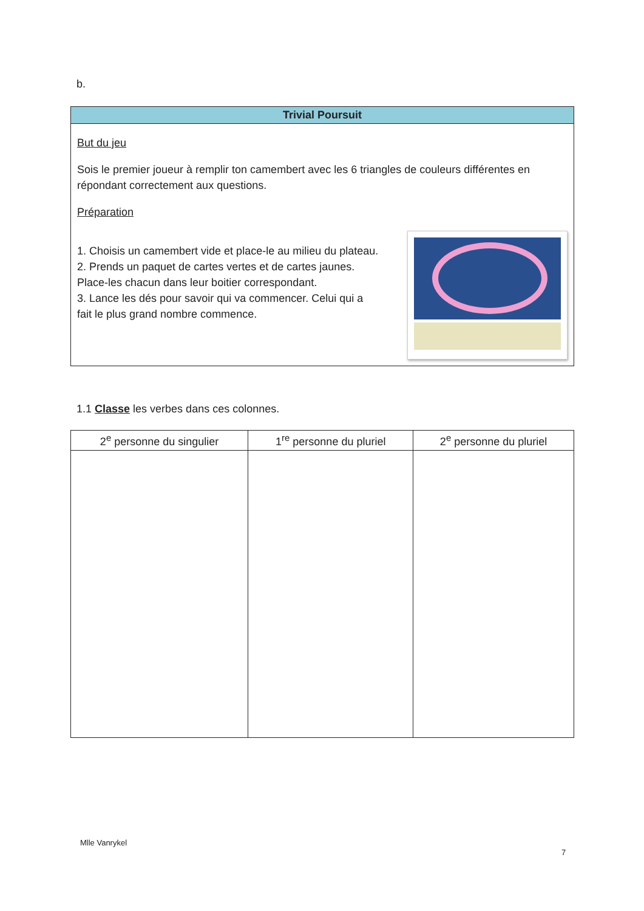b.
Trivial Poursuit
But du jeu
Sois le premier joueur à remplir ton camembert avec les 6 triangles de couleurs différentes en répondant correctement aux questions.
Préparation
1. Choisis un camembert vide et place-le au milieu du plateau.
2. Prends un paquet de cartes vertes et de cartes jaunes. Place-les chacun dans leur boitier correspondant.
3. Lance les dés pour savoir qui va commencer. Celui qui a fait le plus grand nombre commence.
1.1 Classe les verbes dans ces colonnes.
| 2<sup>e</sup> personne du singulier | 1<sup>re</sup> personne du pluriel | 2<sup>e</sup> personne du pluriel |
| --- | --- | --- |
Mlle Vanrykel
7